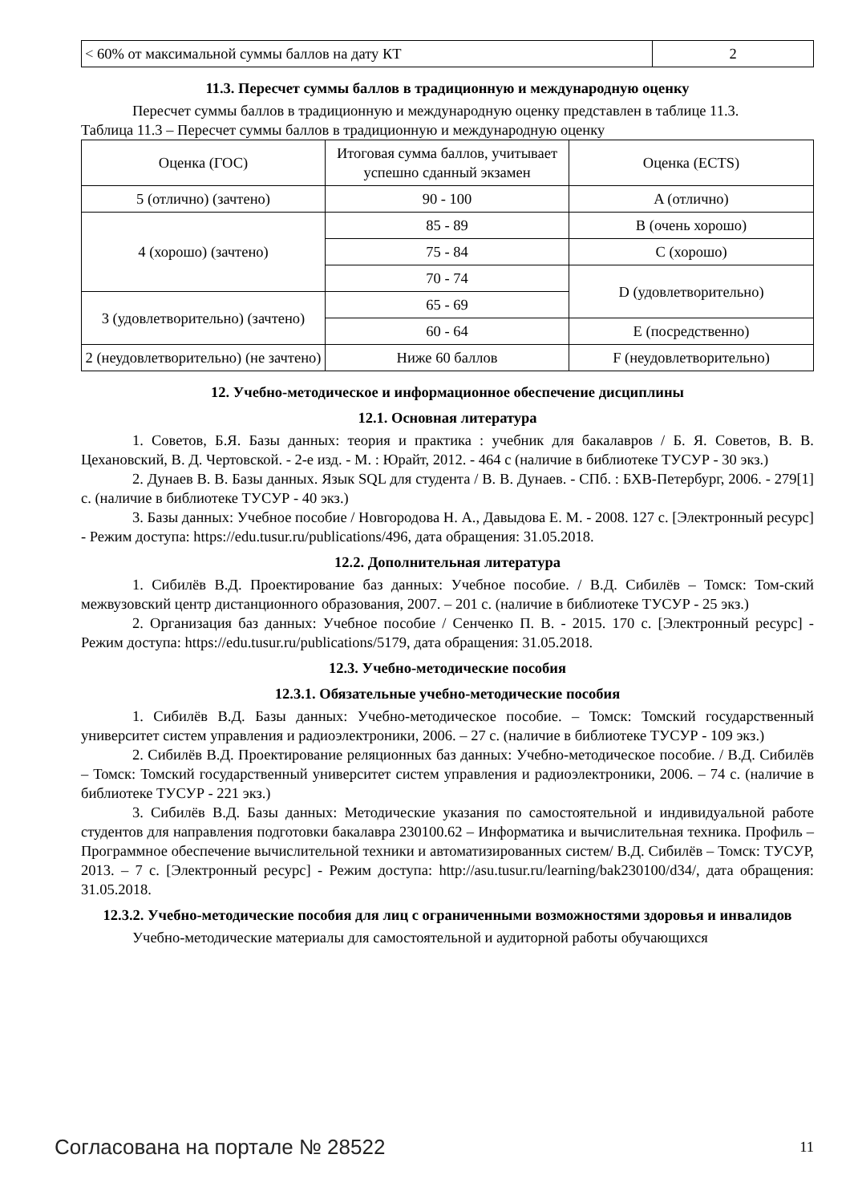| < 60% от максимальной суммы баллов на дату КТ | 2 |
11.3. Пересчет суммы баллов в традиционную и международную оценку
Пересчет суммы баллов в традиционную и международную оценку представлен в таблице 11.3.
Таблица 11.3 – Пересчет суммы баллов в традиционную и международную оценку
| Оценка (ГОС) | Итоговая сумма баллов, учитывает успешно сданный экзамен | Оценка (ECTS) |
| 5 (отлично) (зачтено) | 90 - 100 | A (отлично) |
| 4 (хорошо) (зачтено) | 85 - 89 | B (очень хорошо) |
| | 75 - 84 | C (хорошо) |
| | 70 - 74 | D (удовлетворительно) |
| 3 (удовлетворительно) (зачтено) | 65 - 69 | |
| | 60 - 64 | E (посредственно) |
| 2 (неудовлетворительно) (не зачтено) | Ниже 60 баллов | F (неудовлетворительно) |
12. Учебно-методическое и информационное обеспечение дисциплины
12.1. Основная литература
1. Советов, Б.Я. Базы данных: теория и практика : учебник для бакалавров / Б. Я. Советов, В. В. Цехановский, В. Д. Чертовской. - 2-е изд. - М. : Юрайт, 2012. - 464 с (наличие в библиотеке ТУСУР - 30 экз.)
2. Дунаев В. В. Базы данных. Язык SQL для студента / В. В. Дунаев. - СПб. : БХВ-Петербург, 2006. - 279[1] с. (наличие в библиотеке ТУСУР - 40 экз.)
3. Базы данных: Учебное пособие / Новгородова Н. А., Давыдова Е. М. - 2008. 127 с. [Электронный ресурс] - Режим доступа: https://edu.tusur.ru/publications/496, дата обращения: 31.05.2018.
12.2. Дополнительная литература
1. Сибилёв В.Д. Проектирование баз данных: Учебное пособие. / В.Д. Сибилёв – Томск: Том-ский межвузовский центр дистанционного образования, 2007. – 201 с. (наличие в библиотеке ТУСУР - 25 экз.)
2. Организация баз данных: Учебное пособие / Сенченко П. В. - 2015. 170 с. [Электронный ресурс] - Режим доступа: https://edu.tusur.ru/publications/5179, дата обращения: 31.05.2018.
12.3. Учебно-методические пособия
12.3.1. Обязательные учебно-методические пособия
1. Сибилёв В.Д. Базы данных: Учебно-методическое пособие. – Томск: Томский государственный университет систем управления и радиоэлектроники, 2006. – 27 с. (наличие в библиотеке ТУСУР - 109 экз.)
2. Сибилёв В.Д. Проектирование реляционных баз данных: Учебно-методическое пособие. / В.Д. Сибилёв – Томск: Томский государственный университет систем управления и радиоэлектроники, 2006. – 74 с. (наличие в библиотеке ТУСУР - 221 экз.)
3. Сибилёв В.Д. Базы данных: Методические указания по самостоятельной и индивидуальной работе студентов для направления подготовки бакалавра 230100.62 – Информатика и вычислительная техника. Профиль – Программное обеспечение вычислительной техники и автоматизированных систем/ В.Д. Сибилёв – Томск: ТУСУР, 2013. – 7 с. [Электронный ресурс] - Режим доступа: http://asu.tusur.ru/learning/bak230100/d34/, дата обращения: 31.05.2018.
12.3.2. Учебно-методические пособия для лиц с ограниченными возможностями здоровья и инвалидов
Учебно-методические материалы для самостоятельной и аудиторной работы обучающихся
Согласована на портале № 28522 11